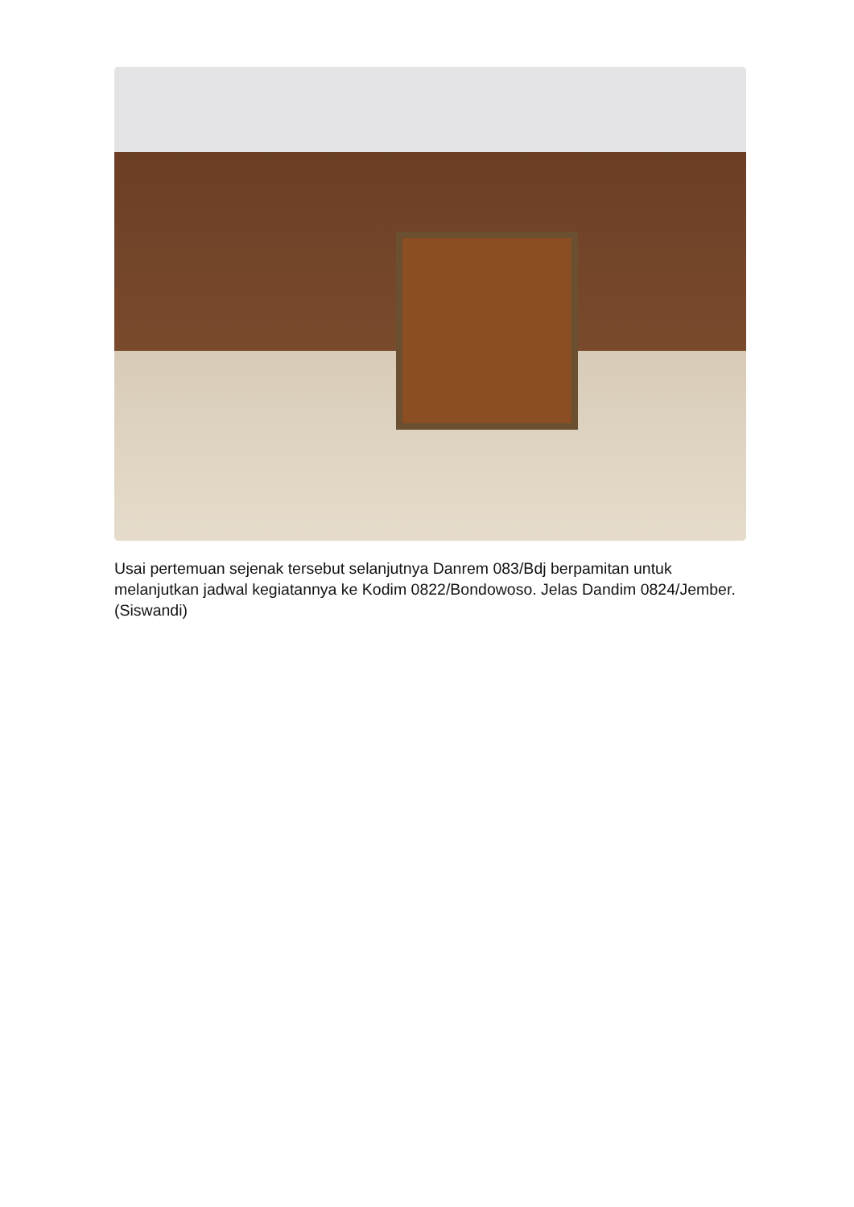Usai pertemuan sejenak tersebut selanjutnya Danrem 083/Bdj berpamitan untuk melanjutkan jadwal kegiatannya ke Kodim 0822/Bondowoso. Jelas Dandim 0824/Jember. (Siswandi)